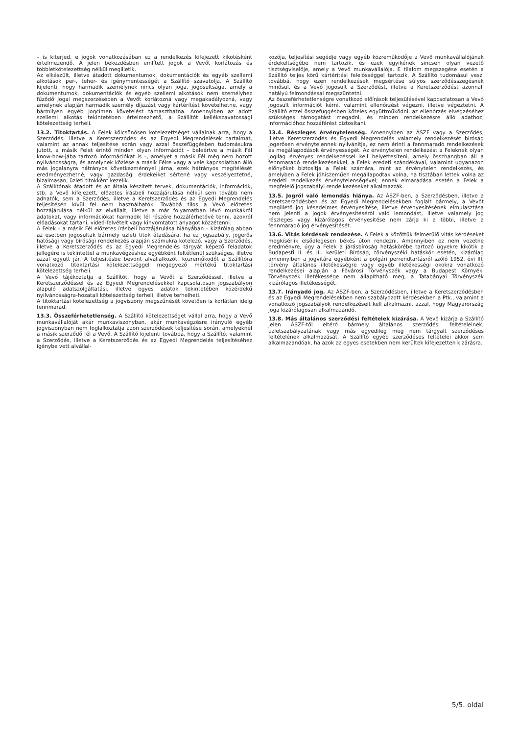– is kiterjed, e jogok vonatkozásában ez a rendelkezés kifejezett kikötésként értelmezendő. A jelen bekezdésben említett jogok a Vevőt korlátozás és többletkötelezettség nélkül megilletik.
Az elkészült, illetve átadott dokumentumok, dokumentációk és egyéb szellemi alkotások per-, teher- és igénymentességét a Szállító szavatolja. A Szállító kijelenti, hogy harmadik személynek nincs olyan joga, jogosultsága, amely a dokumentumok, dokumentációk és egyéb szellemi alkotások nem személyhez fűződő jogai megszerzésében a Vevőt korlátozná vagy megakadályozná, vagy amelynek alapján harmadik személy díjazást vagy kártérítést követelhetne, vagy bármilyen egyéb jogcímen követelést támaszthatna. Amennyiben az adott szellemi alkotás tekintetében értelmezhető, a Szállítót kellékszavatossági kötelezettség terheli.
13.2. Titoktartás. A Felek kölcsönösen kötelezettséget vállalnak arra, hogy a Szerződés, illetve a Keretszerződés és az Egyedi Megrendelések tartalmát, valamint az annak teljesítése során vagy azzal összefüggésben tudomásukra jutott, a másik Felet érintő minden olyan információt – beleértve a másik Fél know-how-jába tartozó információkat is –, amelyet a másik Fél még nem hozott nyilvánosságra, és amelynek közlése a másik Félre vagy a vele kapcsolatban álló más jogalanyra hátrányos következménnyel járna, ezek hátrányos megítélését eredményezhetné, vagy gazdasági érdekeiket sértené vagy veszélyeztetné, bizalmasan, üzleti titokként kezelik.
A Szállítónak átadott és az általa készített tervek, dokumentációk, információk, stb. a Vevő kifejezett, előzetes írásbeli hozzájárulása nélkül sem tovább nem adhatók, sem a Szerződés, illetve a Keretszerződés és az Egyedi Megrendelés teljesítésén kívül fel nem használhatók. Továbbá tilos a Vevő előzetes hozzájárulása nélkül az elvállalt, illetve a már folyamatban lévő munkákról adatokat, vagy információkat harmadik fél részére hozzáférhetővé tenni, azokról előadásokat tartani, videó-felvételt vagy kinyomtatott anyagot közzétenni.
A Felek – a másik Fél előzetes írásbeli hozzájárulása hiányában – kizárólag abban az esetben jogosultak bármely üzleti titok átadására, ha ez jogszabály, jogerős hatósági vagy bírósági rendelkezés alapján számukra kötelező, vagy a Szerződés, illetve a Keretszerződés és az Egyedi Megrendelés tárgyát képező feladatok jellegére is tekintettel a munkavégzéshez egyébként feltétlenül szükséges, illetve azzal együtt jár. A teljesítésbe bevont alvállalkozót, közreműködőt a Szállítóra vonatkozó titoktartási kötelezettséggel megegyező mértékű titoktartási kötelezettség terheli.
A Vevő tájékoztatja a Szállítót, hogy a Vevőt a Szerződéssel, illetve a Keretszerződéssel és az Egyedi Megrendelésekkel kapcsolatosan jogszabályon alapuló adatszolgáltatási, illetve egyes adatok tekintetében közérdekű nyilvánosságra-hozatali kötelezettség terheli, illetve terhelheti.
A titoktartási kötelezettség a jogviszony megszűnését követően is korlátlan ideig fennmarad.
13.3. Összeférhetetlenség. A Szállító kötelezettséget vállal arra, hogy a Vevő munkavállalóját akár munkaviszonyban, akár munkavégzésre irányuló egyéb jogviszonyban nem foglalkoztatja azon szerződések teljesítése során, amelyeknél a másik szerződő fél a Vevő. A Szállító kijelenti továbbá, hogy a Szállító, valamint a Szerződés, illetve a Keretszerződés és az Egyedi Megrendelés teljesítéséhez igénybe vett alvállal-
kozója, teljesítési segédje vagy egyéb közreműködője a Vevő munkavállalójának érdekeltségébe nem tartozik, és ezek egyikének sincsen olyan vezető tisztségviselője, amely a Vevő munkavállalója. E tilalom megszegése esetén a Szállító teljes körű kártérítési felelősséggel tartozik. A Szállító tudomásul veszi továbbá, hogy ezen rendelkezések megsértése súlyos szerződésszegésnek minősül, és a Vevő jogosult a Szerződést, illetve a Keretszerződést azonnali hatályú felmondással megszüntetni.
Az összeférhetetlenségre vonatkozó előírások teljesülésével kapcsolatosan a Vevő jogosult információt kérni, valamint ellenőrzést végezni, illetve végeztetni. A Szállító ezzel összefüggésben köteles együttműködni, az ellenőrzés elvégzéséhez szükséges támogatást megadni, és minden rendelkezésre álló adathoz, információhoz hozzáférést biztosítani.
13.4. Részleges érvénytelenség. Amennyiben az ÁSZF vagy a Szerződés, illetve Keretszerződés és Egyedi Megrendelés valamely rendelkezését bíróság jogerősen érvénytelennek nyilvánítja, ez nem érinti a fennmaradó rendelkezések és megállapodások érvényességét. Az érvénytelen rendelkezést a Feleknek olyan jogilag érvényes rendelkezéssel kell helyettesíteni, amely összhangban áll a fennmaradó rendelkezésekkel, a Felek eredeti szándékával, valamint ugyanazon előnyöket biztosítja a Felek számára, mint az érvénytelen rendelkezés, és amelyben a Felek jóhiszeműen megállapodtak volna, ha tisztában lettek volna az eredeti rendelkezés érvénytelenségével; ennek elmaradása esetén a Felek a megfelelő jogszabályi rendelkezéseket alkalmazzák.
13.5. Jogról való lemondás hiánya. Az ÁSZF-ben, a Szerződésben, illetve a Keretszerződésben és az Egyedi Megrendelésekben foglalt bármely, a Vevőt megillető jog késedelmes érvényesítése, illetve érvényesítésének elmulasztása nem jelenti a jogok érvényesítéséről való lemondást, illetve valamely jog részleges vagy kizárólagos érvényesítése nem zárja ki a többi, illetve a fennmaradó jog érvényesítését.
13.6. Vitás kérdések rendezése. A Felek a közöttük felmerülő vitás kérdéseket megkísérlik elsődlegesen békés úton rendezni. Amennyiben ez nem vezetne eredményre, úgy a Felek a járásbíróság hatáskörébe tartozó ügyekre kikötik a Budapesti II. és III. kerületi Bíróság, törvényszéki hatáskör esetén, kizárólag amennyiben a jogvitára egyébként a polgári perrendtartásról szóló 1952. évi III. törvény általános illetékességre vagy egyéb illetékességi okokra vonatkozó rendelkezései alapján a Fővárosi Törvényszék vagy a Budapest Környéki Törvényszék illetékessége nem állapítható meg, a Tatabányai Törvényszék kizárólagos illetékességét.
13.7. Irányadó jog. Az ÁSZF-ben, a Szerződésben, illetve a Keretszerződésben és az Egyedi Megrendelésekben nem szabályozott kérdésekben a Ptk., valamint a vonatkozó jogszabályok rendelkezéseit kell alkalmazni, azzal, hogy Magyarország joga kizárólagosan alkalmazandó.
13.8. Más általános szerződési feltételek kizárása. A Vevő kizárja a Szállító jelen ÁSZF-től eltérő bármely általános szerződési feltételeinek, üzletszabályzatának vagy más egyedileg meg nem tárgyalt szerződéses feltételének alkalmazását. A Szállító egyéb szerződéses feltételei akkor sem alkalmazandóak, ha azok az egyes esetekben nem kerültek kifejezetten kizárásra.
5/5. oldal